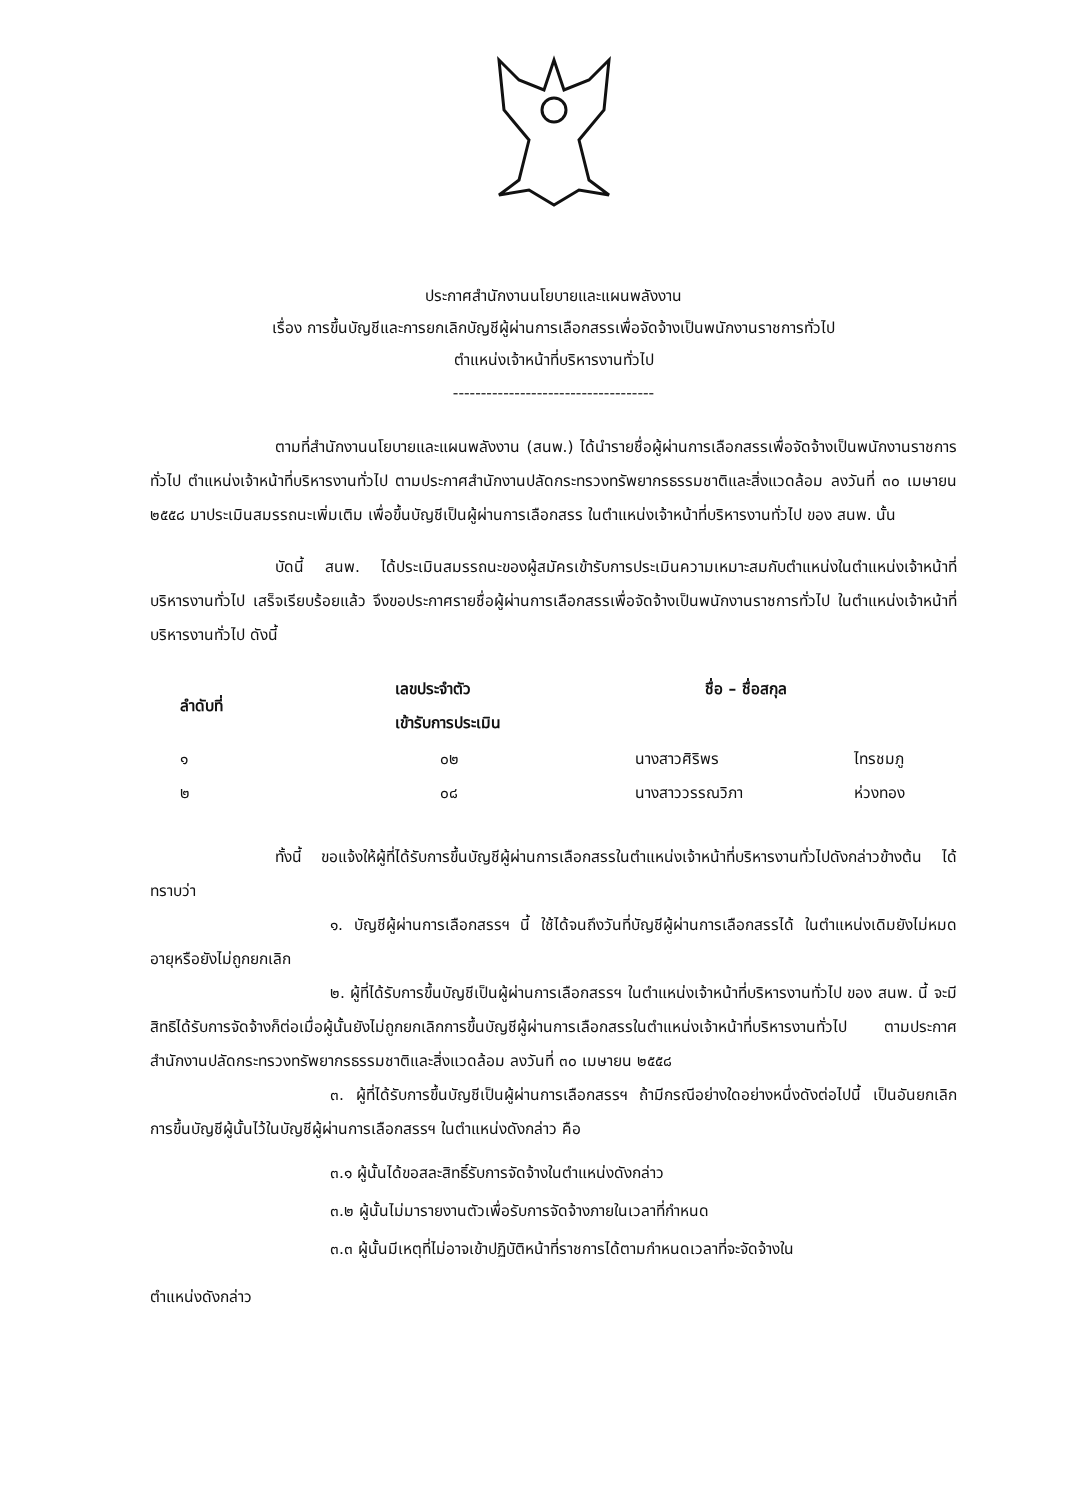ประกาศสำนักงานนโยบายและแผนพลังงาน
เรื่อง การขึ้นบัญชีและการยกเลิกบัญชีผู้ผ่านการเลือกสรรเพื่อจัดจ้างเป็นพนักงานราชการทั่วไป
ตำแหน่งเจ้าหน้าที่บริหารงานทั่วไป
------------------------------------
ตามที่สำนักงานนโยบายและแผนพลังงาน (สนพ.) ได้นำรายชื่อผู้ผ่านการเลือกสรรเพื่อจัดจ้างเป็นพนักงานราชการทั่วไป ตำแหน่งเจ้าหน้าที่บริหารงานทั่วไป ตามประกาศสำนักงานปลัดกระทรวงทรัพยากรธรรมชาติและสิ่งแวดล้อม ลงวันที่ ๓๐ เมษายน ๒๕๕๘ มาประเมินสมรรถนะเพิ่มเติม เพื่อขึ้นบัญชีเป็นผู้ผ่านการเลือกสรร ในตำแหน่งเจ้าหน้าที่บริหารงานทั่วไป ของ สนพ. นั้น
บัดนี้ สนพ. ได้ประเมินสมรรถนะของผู้สมัครเข้ารับการประเมินความเหมาะสมกับตำแหน่งในตำแหน่งเจ้าหน้าที่บริหารงานทั่วไป เสร็จเรียบร้อยแล้ว จึงขอประกาศรายชื่อผู้ผ่านการเลือกสรรเพื่อจัดจ้างเป็นพนักงานราชการทั่วไป ในตำแหน่งเจ้าหน้าที่บริหารงานทั่วไป ดังนี้
| ลำดับที่ | เลขประจำตัว เข้ารับการประเมิน | ชื่อ – ชื่อสกุล | |
| --- | --- | --- | --- |
| ๑ | ๐๒ | นางสาวศิริพร | ไทรชมภู |
| ๒ | ๐๘ | นางสาววรรณวิภา | ห่วงทอง |
ทั้งนี้ ขอแจ้งให้ผู้ที่ได้รับการขึ้นบัญชีผู้ผ่านการเลือกสรรในตำแหน่งเจ้าหน้าที่บริหารงานทั่วไปดังกล่าวข้างต้น ได้ทราบว่า
๑. บัญชีผู้ผ่านการเลือกสรรฯ นี้ ใช้ได้จนถึงวันที่บัญชีผู้ผ่านการเลือกสรรได้ ในตำแหน่งเดิมยังไม่หมดอายุหรือยังไม่ถูกยกเลิก
๒. ผู้ที่ได้รับการขึ้นบัญชีเป็นผู้ผ่านการเลือกสรรฯ ในตำแหน่งเจ้าหน้าที่บริหารงานทั่วไป ของ สนพ. นี้ จะมีสิทธิได้รับการจัดจ้างก็ต่อเมื่อผู้นั้นยังไม่ถูกยกเลิกการขึ้นบัญชีผู้ผ่านการเลือกสรรในตำแหน่งเจ้าหน้าที่บริหารงานทั่วไป ตามประกาศสำนักงานปลัดกระทรวงทรัพยากรธรรมชาติและสิ่งแวดล้อม ลงวันที่ ๓๐ เมษายน ๒๕๕๘
๓. ผู้ที่ได้รับการขึ้นบัญชีเป็นผู้ผ่านการเลือกสรรฯ ถ้ามีกรณีอย่างใดอย่างหนึ่งดังต่อไปนี้ เป็นอันยกเลิกการขึ้นบัญชีผู้นั้นไว้ในบัญชีผู้ผ่านการเลือกสรรฯ ในตำแหน่งดังกล่าว คือ
๓.๑ ผู้นั้นได้ขอสละสิทธิ์รับการจัดจ้างในตำแหน่งดังกล่าว
๓.๒ ผู้นั้นไม่มารายงานตัวเพื่อรับการจัดจ้างภายในเวลาที่กำหนด
๓.๓ ผู้นั้นมีเหตุที่ไม่อาจเข้าปฏิบัติหน้าที่ราชการได้ตามกำหนดเวลาที่จะจัดจ้างใน
ตำแหน่งดังกล่าว